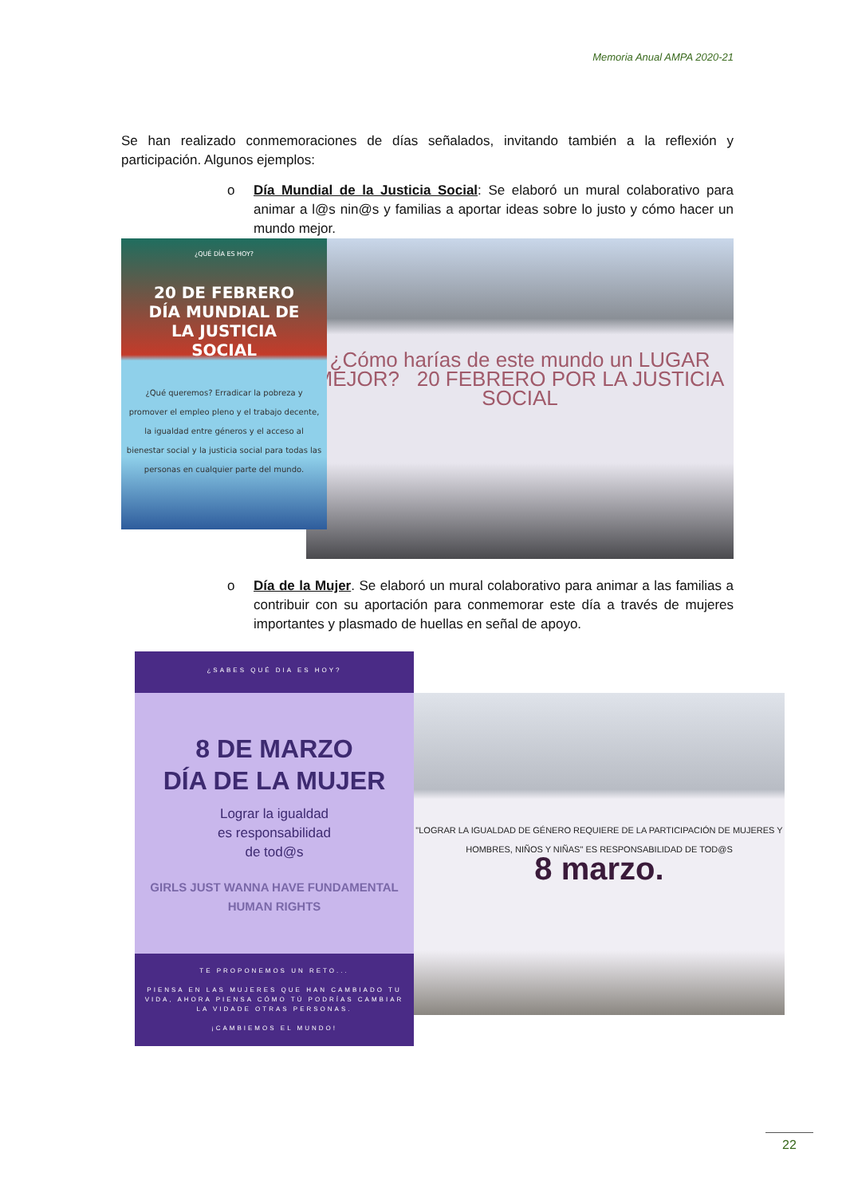Memoria Anual AMPA 2020-21
Se han realizado conmemoraciones de días señalados, invitando también a la reflexión y participación. Algunos ejemplos:
o Día Mundial de la Justicia Social: Se elaboró un mural colaborativo para animar a l@s nin@s y familias a aportar ideas sobre lo justo y cómo hacer un mundo mejor.
¿QUÉ DÍA ES HOY?
20 DE FEBRERO
DÍA MUNDIAL DE
LA JUSTICIA
SOCIAL
¿Qué queremos? Erradicar la pobreza y promover el empleo pleno y el trabajo decente, la igualdad entre géneros y el acceso al bienestar social y la justicia social para todas las personas en cualquier parte del mundo.
¿Cómo harías de este mundo un LUGAR MEJOR? 20 FEBRERO POR LA JUSTICIA SOCIAL
o Día de la Mujer. Se elaboró un mural colaborativo para animar a las familias a contribuir con su aportación para conmemorar este día a través de mujeres importantes y plasmado de huellas en señal de apoyo.
¿SABES QUÉ DIA ES HOY?
8 DE MARZO
DÍA DE LA MUJER
Lograr la igualdad
es responsabilidad
de tod@s
GIRLS JUST WANNA HAVE FUNDAMENTAL HUMAN RIGHTS
TE PROPONEMOS UN RETO...
PIENSA EN LAS MUJERES QUE HAN CAMBIADO TU VIDA, AHORA PIENSA CÓMO TÚ PODRÍAS CAMBIAR LA VIDADE OTRAS PERSONAS.
¡CAMBIEMOS EL MUNDO!
"LOGRAR LA IGUALDAD DE GÉNERO REQUIERE DE LA PARTICIPACIÓN DE MUJERES Y HOMBRES, NIÑOS Y NIÑAS" ES RESPONSABILIDAD DE TOD@S
8 marzo.
22